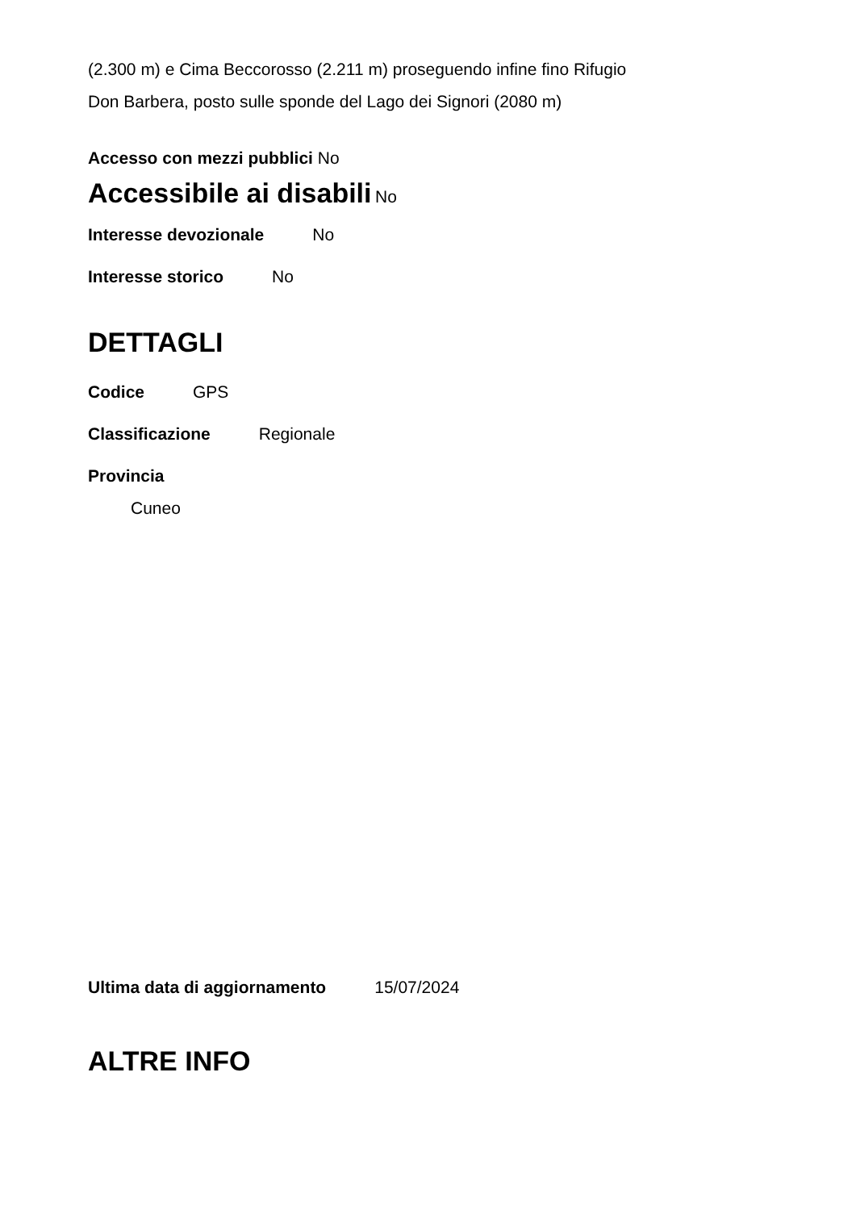(2.300 m) e Cima Beccorosso (2.211 m) proseguendo infine fino Rifugio
Don Barbera, posto sulle sponde del Lago dei Signori (2080 m)
Accesso con mezzi pubblici No
Accessibile ai disabili No
Interesse devozionale No
Interesse storico No
DETTAGLI
Codice GPS
Classificazione Regionale
Provincia
Cuneo
Ultima data di aggiornamento 15/07/2024
ALTRE INFO